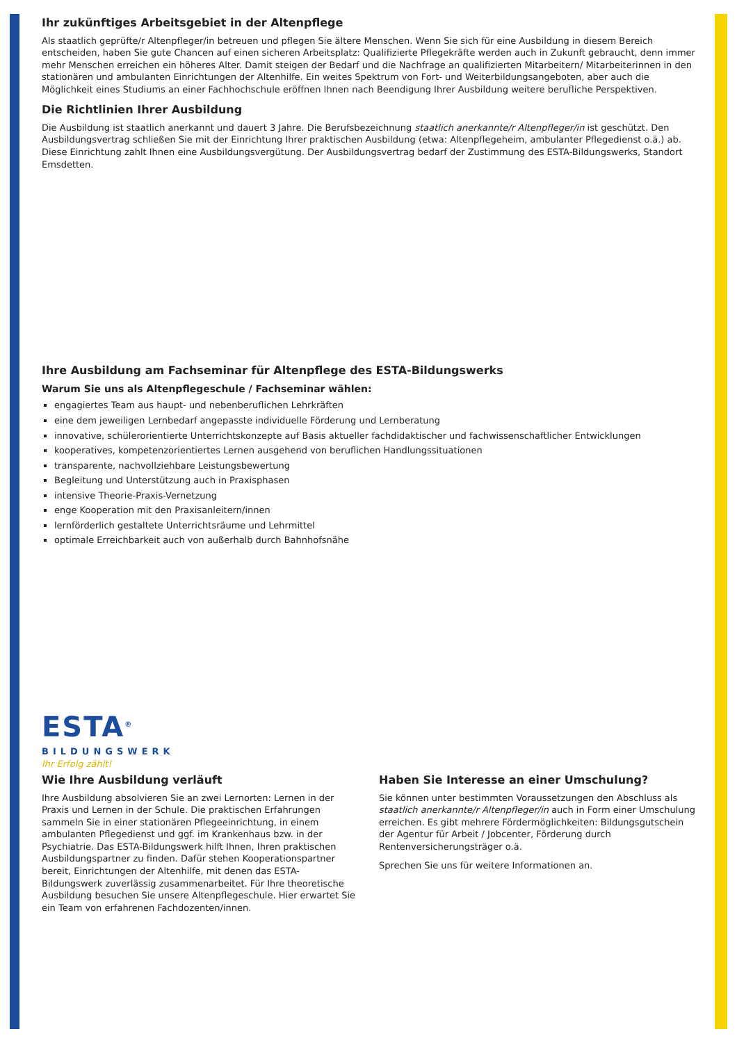Ihr zukünftiges Arbeitsgebiet in der Altenpflege
Als staatlich geprüfte/r Altenpfleger/in betreuen und pflegen Sie ältere Menschen. Wenn Sie sich für eine Ausbildung in diesem Bereich entscheiden, haben Sie gute Chancen auf einen sicheren Arbeitsplatz: Qualifizierte Pflegekräfte werden auch in Zukunft gebraucht, denn immer mehr Menschen erreichen ein höheres Alter. Damit steigen der Bedarf und die Nachfrage an qualifizierten Mitarbeitern/ Mitarbeiterinnen in den stationären und ambulanten Einrichtungen der Altenhilfe. Ein weites Spektrum von Fort- und Weiterbildungsangeboten, aber auch die Möglichkeit eines Studiums an einer Fachhochschule eröffnen Ihnen nach Beendigung Ihrer Ausbildung weitere berufliche Perspektiven.
Die Richtlinien Ihrer Ausbildung
Die Ausbildung ist staatlich anerkannt und dauert 3 Jahre. Die Berufsbezeichnung staatlich anerkannte/r Altenpfleger/in ist geschützt. Den Ausbildungsvertrag schließen Sie mit der Einrichtung Ihrer praktischen Ausbildung (etwa: Altenpflegeheim, ambulanter Pflegedienst o.ä.) ab. Diese Einrichtung zahlt Ihnen eine Ausbildungsvergütung. Der Ausbildungsvertrag bedarf der Zustimmung des ESTA-Bildungswerks, Standort Emsdetten.
Ihre Ausbildung am Fachseminar für Altenpflege des ESTA-Bildungswerks
Warum Sie uns als Altenpflegeschule / Fachseminar wählen:
engagiertes Team aus haupt- und nebenberuflichen Lehrkräften
eine dem jeweiligen Lernbedarf angepasste individuelle Förderung und Lernberatung
innovative, schülerorientierte Unterrichtskonzepte auf Basis aktueller fachdidaktischer und fachwissenschaftlicher Entwicklungen
kooperatives, kompetenzorientiertes Lernen ausgehend von beruflichen Handlungssituationen
transparente, nachvollziehbare Leistungsbewertung
Begleitung und Unterstützung auch in Praxisphasen
intensive Theorie-Praxis-Vernetzung
enge Kooperation mit den Praxisanleitern/innen
lernförderlich gestaltete Unterrichtsräume und Lehrmittel
optimale Erreichbarkeit auch von außerhalb durch Bahnhofsnähe
ESTA<sup>®</sup>
BILDUNGSWERK
Ihr Erfolg zählt!
Wie Ihre Ausbildung verläuft
Ihre Ausbildung absolvieren Sie an zwei Lernorten: Lernen in der Praxis und Lernen in der Schule. Die praktischen Erfahrungen sammeln Sie in einer stationären Pflegeeinrichtung, in einem ambulanten Pflegedienst und ggf. im Krankenhaus bzw. in der Psychiatrie. Das ESTA-Bildungswerk hilft Ihnen, Ihren praktischen Ausbildungspartner zu finden. Dafür stehen Kooperationspartner bereit, Einrichtungen der Altenhilfe, mit denen das ESTA-Bildungswerk zuverlässig zusammenarbeitet. Für Ihre theoretische Ausbildung besuchen Sie unsere Altenpflegeschule. Hier erwartet Sie ein Team von erfahrenen Fachdozenten/innen.
Haben Sie Interesse an einer Umschulung?
Sie können unter bestimmten Voraussetzungen den Abschluss als staatlich anerkannte/r Altenpfleger/in auch in Form einer Umschulung erreichen. Es gibt mehrere Fördermöglichkeiten: Bildungsgutschein der Agentur für Arbeit / Jobcenter, Förderung durch Rentenversicherungsträger o.ä.
Sprechen Sie uns für weitere Informationen an.